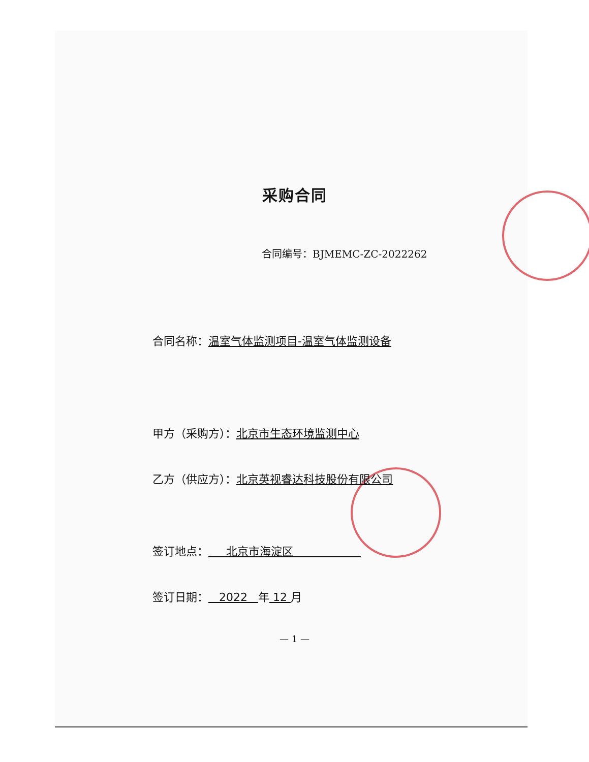采购合同
合同编号：BJMEMC-ZC-2022262
合同名称：温室气体监测项目-温室气体监测设备
甲方（采购方）：北京市生态环境监测中心
乙方（供应方）：北京英视睿达科技股份有限公司
签订地点： 北京市海淀区
签订日期： 2022 年 12 月
— 1 —